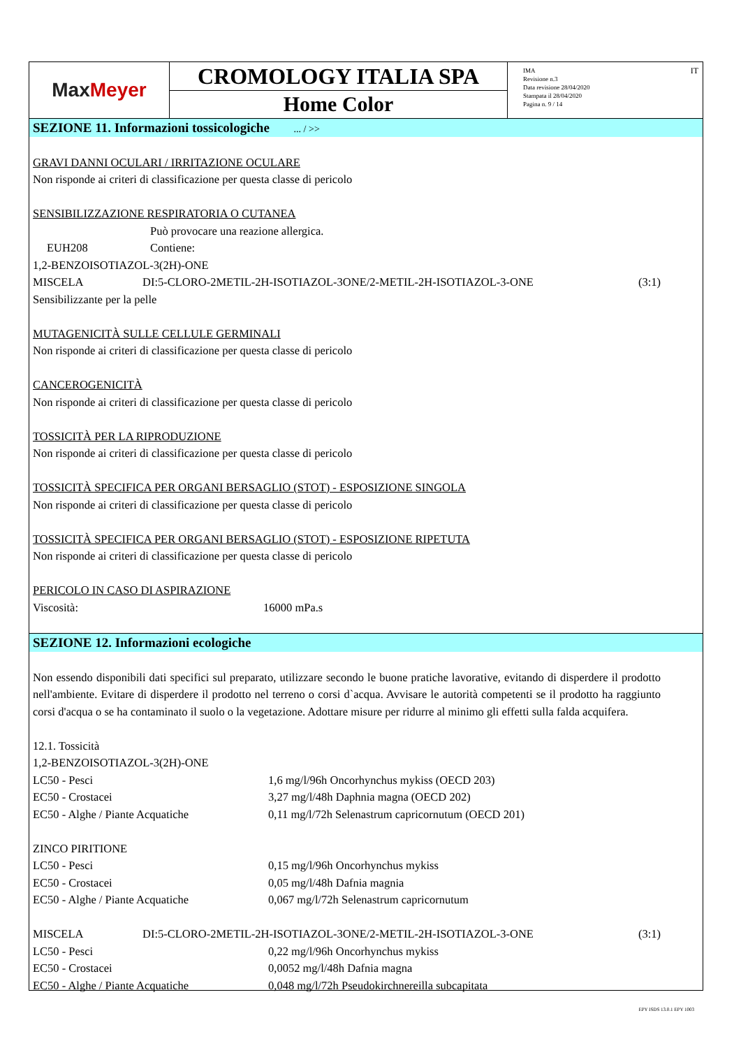Max Meyer
CROMOLOGY ITALIA SPA
Home Color
IMA
Revisione n.3
Data revisione 28/04/2020
Stampata il 28/04/2020
Pagina n. 9 / 14
IT
SEZIONE 11. Informazioni tossicologiche ... / >>
GRAVI DANNI OCULARI / IRRITAZIONE OCULARE
Non risponde ai criteri di classificazione per questa classe di pericolo
SENSIBILIZZAZIONE RESPIRATORIA O CUTANEA
Può provocare una reazione allergica.
EUH208 Contiene:
1,2-BENZOISOTIAZOL-3(2H)-ONE
MISCELA DI:5-CLORO-2METIL-2H-ISOTIAZOL-3ONE/2-METIL-2H-ISOTIAZOL-3-ONE (3:1)
Sensibilizzante per la pelle
MUTAGENICITÀ SULLE CELLULE GERMINALI
Non risponde ai criteri di classificazione per questa classe di pericolo
CANCEROGENICITÀ
Non risponde ai criteri di classificazione per questa classe di pericolo
TOSSICITÀ PER LA RIPRODUZIONE
Non risponde ai criteri di classificazione per questa classe di pericolo
TOSSICITÀ SPECIFICA PER ORGANI BERSAGLIO (STOT) - ESPOSIZIONE SINGOLA
Non risponde ai criteri di classificazione per questa classe di pericolo
TOSSICITÀ SPECIFICA PER ORGANI BERSAGLIO (STOT) - ESPOSIZIONE RIPETUTA
Non risponde ai criteri di classificazione per questa classe di pericolo
PERICOLO IN CASO DI ASPIRAZIONE
Viscosità: 16000 mPa.s
SEZIONE 12. Informazioni ecologiche
Non essendo disponibili dati specifici sul preparato, utilizzare secondo le buone pratiche lavorative, evitando di disperdere il prodotto nell'ambiente. Evitare di disperdere il prodotto nel terreno o corsi d`acqua. Avvisare le autorità competenti se il prodotto ha raggiunto corsi d'acqua o se ha contaminato il suolo o la vegetazione. Adottare misure per ridurre al minimo gli effetti sulla falda acquifera.
12.1. Tossicità
1,2-BENZOISOTIAZOL-3(2H)-ONE
LC50 - Pesci 1,6 mg/l/96h Oncorhynchus mykiss (OECD 203)
EC50 - Crostacei 3,27 mg/l/48h Daphnia magna (OECD 202)
EC50 - Alghe / Piante Acquatiche 0,11 mg/l/72h Selenastrum capricornutum (OECD 201)
ZINCO PIRITIONE
LC50 - Pesci 0,15 mg/l/96h Oncorhynchus mykiss
EC50 - Crostacei 0,05 mg/l/48h Dafnia magnia
EC50 - Alghe / Piante Acquatiche 0,067 mg/l/72h Selenastrum capricornutum
MISCELA DI:5-CLORO-2METIL-2H-ISOTIAZOL-3ONE/2-METIL-2H-ISOTIAZOL-3-ONE (3:1)
LC50 - Pesci 0,22 mg/l/96h Oncorhynchus mykiss
EC50 - Crostacei 0,0052 mg/l/48h Dafnia magna
EC50 - Alghe / Piante Acquatiche 0,048 mg/l/72h Pseudokirchnereilla subcapitata
EPY ISDS 13.0.1 EPY 1003